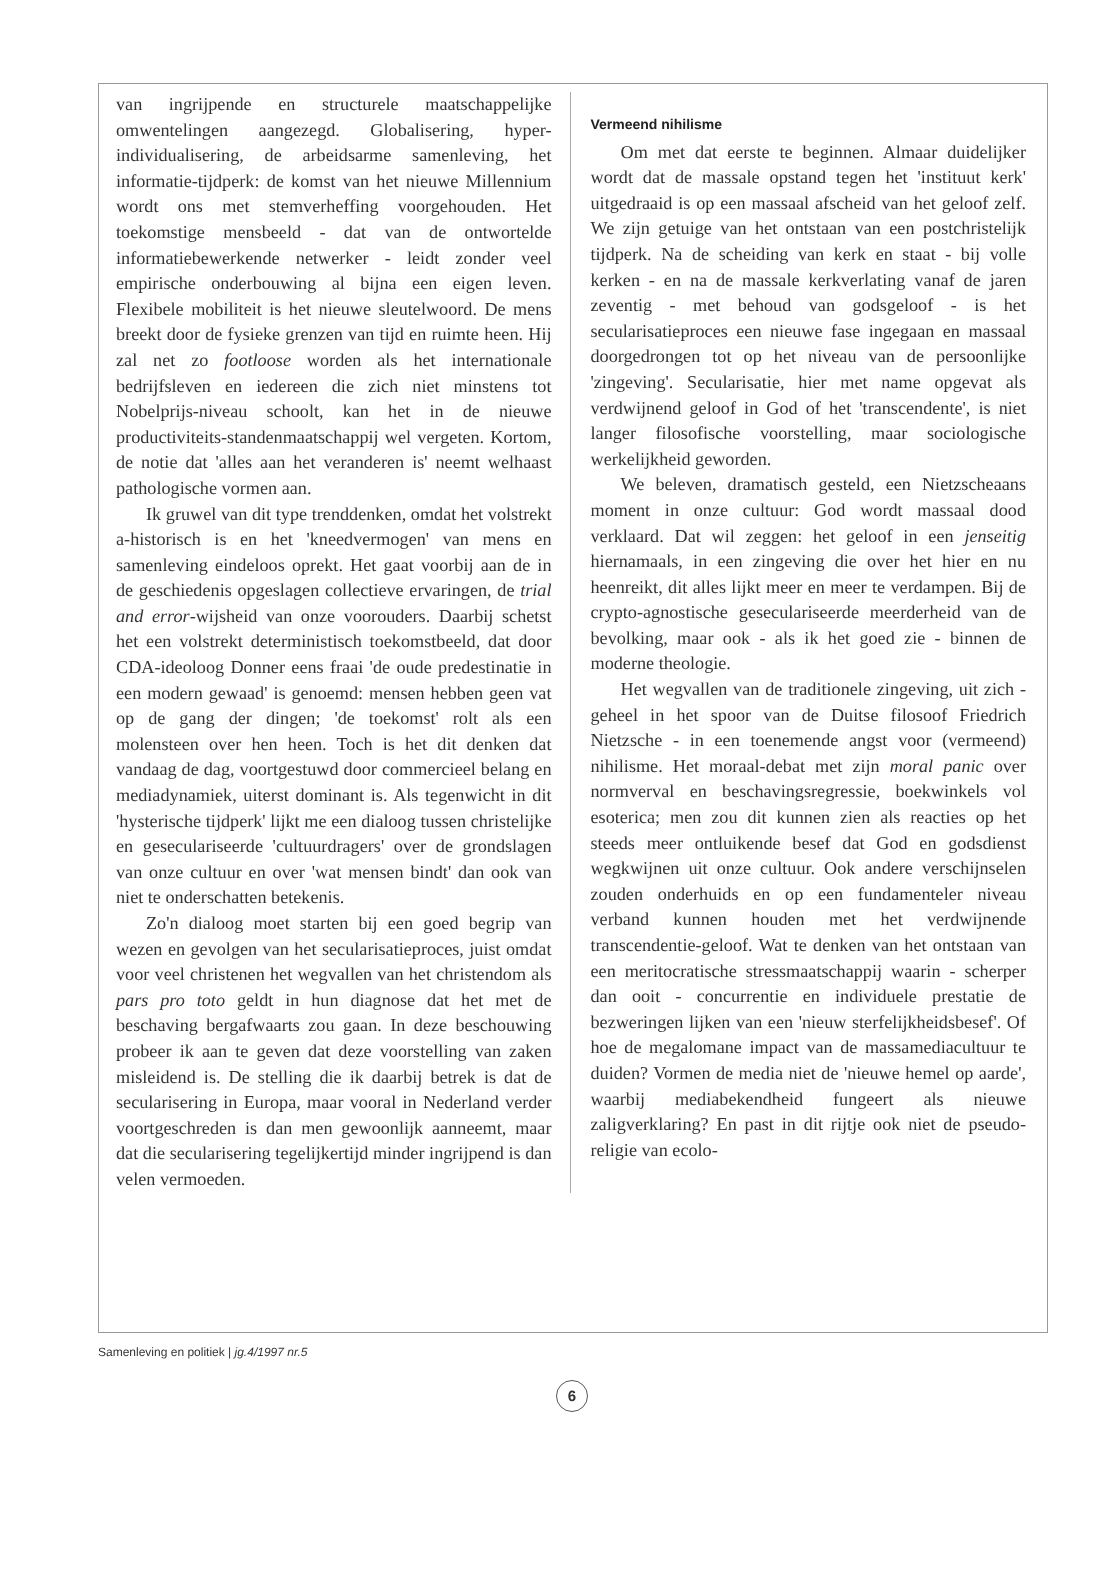van ingrijpende en structurele maatschappelijke omwentelingen aangezegd. Globalisering, hyper-individualisering, de arbeidsarme samenleving, het informatie-tijdperk: de komst van het nieuwe Millennium wordt ons met stemverheffing voorgehouden. Het toekomstige mensbeeld - dat van de ontwortelde informatiebewerkende netwerker - leidt zonder veel empirische onderbouwing al bijna een eigen leven. Flexibele mobiliteit is het nieuwe sleutelwoord. De mens breekt door de fysieke grenzen van tijd en ruimte heen. Hij zal net zo footloose worden als het internationale bedrijfsleven en iedereen die zich niet minstens tot Nobelprijs-niveau schoolt, kan het in de nieuwe productiviteits-standenmaatschappij wel vergeten. Kortom, de notie dat 'alles aan het veranderen is' neemt welhaast pathologische vormen aan.
Ik gruwel van dit type trenddenken, omdat het volstrekt a-historisch is en het 'kneedvermogen' van mens en samenleving eindeloos oprekt. Het gaat voorbij aan de in de geschiedenis opgeslagen collectieve ervaringen, de trial and error-wijsheid van onze voorouders. Daarbij schetst het een volstrekt deterministisch toekomstbeeld, dat door CDA-ideoloog Donner eens fraai 'de oude predestinatie in een modern gewaad' is genoemd: mensen hebben geen vat op de gang der dingen; 'de toekomst' rolt als een molensteen over hen heen. Toch is het dit denken dat vandaag de dag, voortgestuwd door commercieel belang en mediadynamiek, uiterst dominant is. Als tegenwicht in dit 'hysterische tijdperk' lijkt me een dialoog tussen christelijke en geseculariseerde 'cultuurdragers' over de grondslagen van onze cultuur en over 'wat mensen bindt' dan ook van niet te onderschatten betekenis.
Zo'n dialoog moet starten bij een goed begrip van wezen en gevolgen van het secularisatieproces, juist omdat voor veel christenen het wegvallen van het christendom als pars pro toto geldt in hun diagnose dat het met de beschaving bergafwaarts zou gaan. In deze beschouwing probeer ik aan te geven dat deze voorstelling van zaken misleidend is. De stelling die ik daarbij betrek is dat de secularisering in Europa, maar vooral in Nederland verder voortgeschreden is dan men gewoonlijk aanneemt, maar dat die secularisering tegelijkertijd minder ingrijpend is dan velen vermoeden.
Vermeend nihilisme
Om met dat eerste te beginnen. Almaar duidelijker wordt dat de massale opstand tegen het 'instituut kerk' uitgedraaid is op een massaal afscheid van het geloof zelf. We zijn getuige van het ontstaan van een postchristelijk tijdperk. Na de scheiding van kerk en staat - bij volle kerken - en na de massale kerkverlating vanaf de jaren zeventig - met behoud van godsgeloof - is het secularisatieproces een nieuwe fase ingegaan en massaal doorgedrongen tot op het niveau van de persoonlijke 'zingeving'. Secularisatie, hier met name opgevat als verdwijnend geloof in God of het 'transcendente', is niet langer filosofische voorstelling, maar sociologische werkelijkheid geworden.
We beleven, dramatisch gesteld, een Nietzscheaans moment in onze cultuur: God wordt massaal dood verklaard. Dat wil zeggen: het geloof in een jenseitig hiernamaals, in een zingeving die over het hier en nu heenreikt, dit alles lijkt meer en meer te verdampen. Bij de crypto-agnostische geseculariseerde meerderheid van de bevolking, maar ook - als ik het goed zie - binnen de moderne theologie.
Het wegvallen van de traditionele zingeving, uit zich - geheel in het spoor van de Duitse filosoof Friedrich Nietzsche - in een toenemende angst voor (vermeend) nihilisme. Het moraal-debat met zijn moral panic over normverval en beschavingsregressie, boekwinkels vol esoterica; men zou dit kunnen zien als reacties op het steeds meer ontluikende besef dat God en godsdienst wegkwijnen uit onze cultuur. Ook andere verschijnselen zouden onderhuids en op een fundamenteler niveau verband kunnen houden met het verdwijnende transcendentie-geloof. Wat te denken van het ontstaan van een meritocratische stressmaatschappij waarin - scherper dan ooit - concurrentie en individuele prestatie de bezweringen lijken van een 'nieuw sterfelijkheidsbesef'. Of hoe de megalomane impact van de massamediacultuur te duiden? Vormen de media niet de 'nieuwe hemel op aarde', waarbij mediabekendheid fungeert als nieuwe zaligverklaring? En past in dit rijtje ook niet de pseudo-religie van ecolo-
Samenleving en politiek | jg.4/1997 nr.5
6